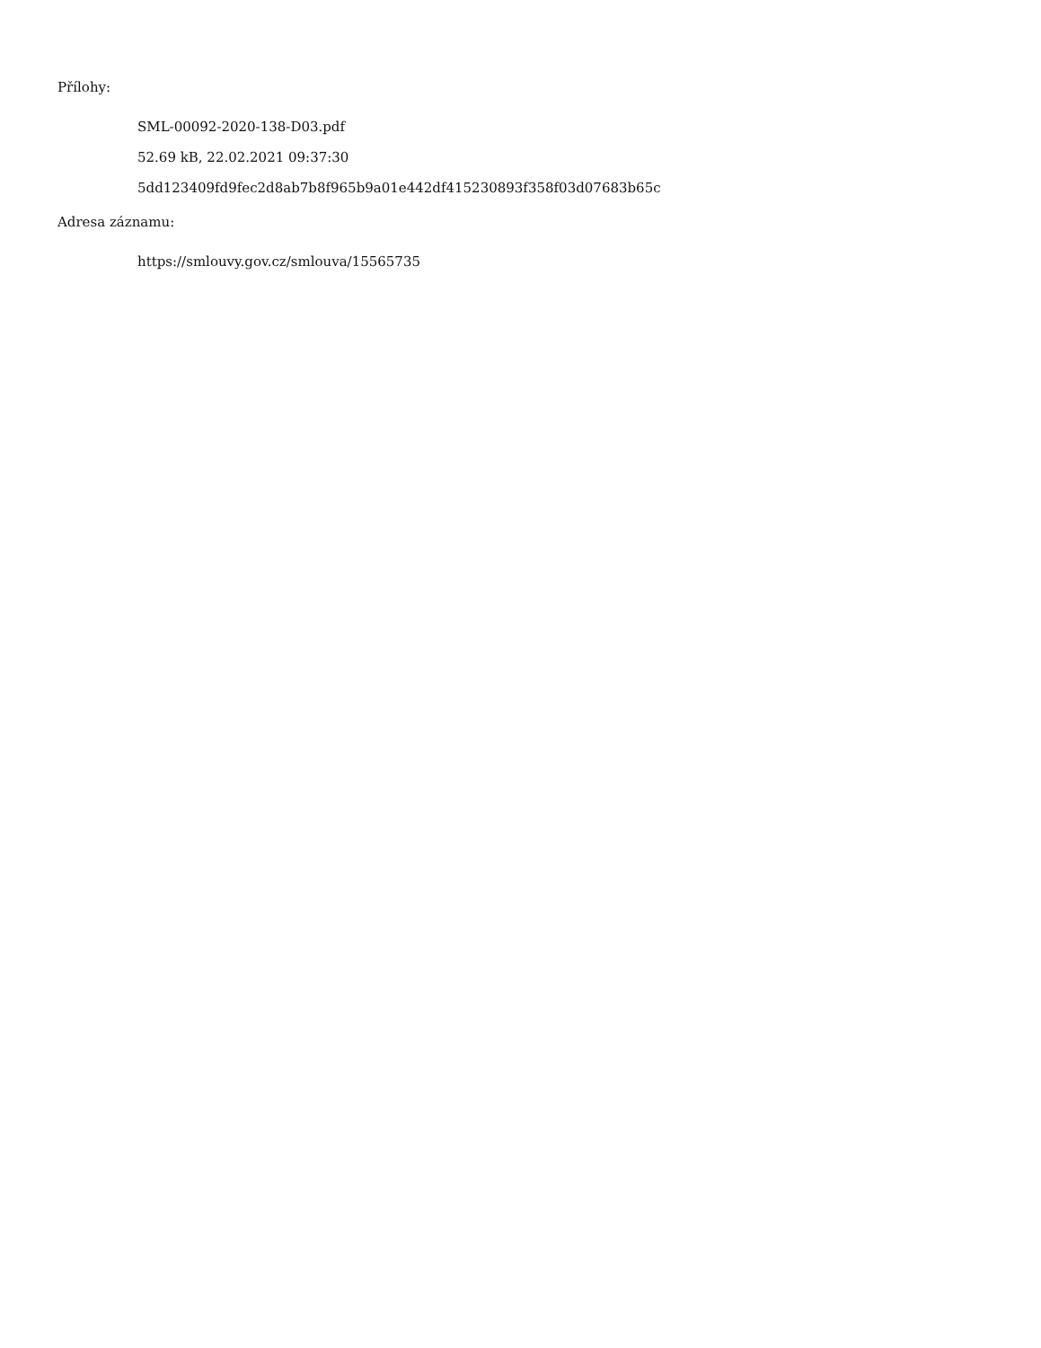Přílohy:
SML-00092-2020-138-D03.pdf
52.69 kB, 22.02.2021 09:37:30
5dd123409fd9fec2d8ab7b8f965b9a01e442df415230893f358f03d07683b65c
Adresa záznamu:
https://smlouvy.gov.cz/smlouva/15565735